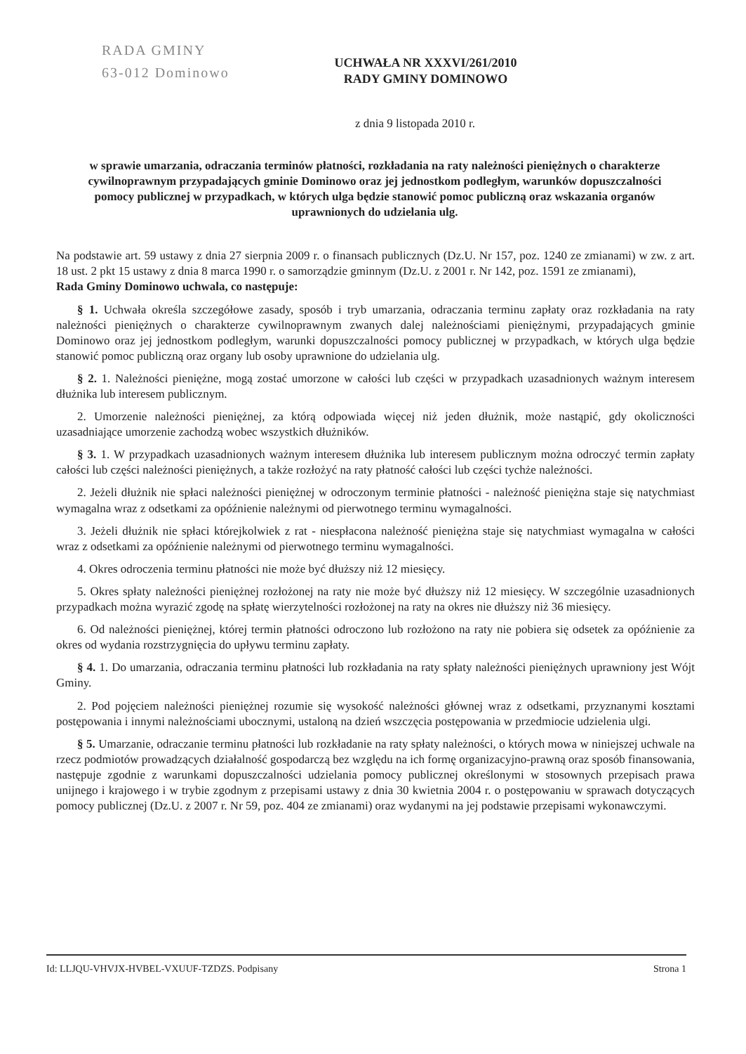RADA GMINY
63-012 Dominowo
UCHWAŁA NR XXXVI/261/2010
RADY GMINY DOMINOWO
z dnia 9 listopada 2010 r.
w sprawie umarzania, odraczania terminów płatności, rozkładania na raty należności pieniężnych o charakterze cywilnoprawnym przypadających gminie Dominowo oraz jej jednostkom podległym, warunków dopuszczalności pomocy publicznej w przypadkach, w których ulga będzie stanowić pomoc publiczną oraz wskazania organów uprawnionych do udzielania ulg.
Na podstawie art. 59 ustawy z dnia 27 sierpnia 2009 r. o finansach publicznych (Dz.U. Nr 157, poz. 1240 ze zmianami) w zw. z art. 18 ust. 2 pkt 15 ustawy z dnia 8 marca 1990 r. o samorządzie gminnym (Dz.U. z 2001 r. Nr 142, poz. 1591 ze zmianami),
Rada Gminy Dominowo uchwala, co następuje:
§ 1. Uchwała określa szczegółowe zasady, sposób i tryb umarzania, odraczania terminu zapłaty oraz rozkładania na raty należności pieniężnych o charakterze cywilnoprawnym zwanych dalej należnościami pieniężnymi, przypadających gminie Dominowo oraz jej jednostkom podległym, warunki dopuszczalności pomocy publicznej w przypadkach, w których ulga będzie stanowić pomoc publiczną oraz organy lub osoby uprawnione do udzielania ulg.
§ 2. 1. Należności pieniężne, mogą zostać umorzone w całości lub części w przypadkach uzasadnionych ważnym interesem dłużnika lub interesem publicznym.
2. Umorzenie należności pieniężnej, za którą odpowiada więcej niż jeden dłużnik, może nastąpić, gdy okoliczności uzasadniające umorzenie zachodzą wobec wszystkich dłużników.
§ 3. 1. W przypadkach uzasadnionych ważnym interesem dłużnika lub interesem publicznym można odroczyć termin zapłaty całości lub części należności pieniężnych, a także rozłożyć na raty płatność całości lub części tychże należności.
2. Jeżeli dłużnik nie spłaci należności pieniężnej w odroczonym terminie płatności - należność pieniężna staje się natychmiast wymagalna wraz z odsetkami za opóźnienie należnymi od pierwotnego terminu wymagalności.
3. Jeżeli dłużnik nie spłaci którejkolwiek z rat - niespłacona należność pieniężna staje się natychmiast wymagalna w całości wraz z odsetkami za opóźnienie należnymi od pierwotnego terminu wymagalności.
4. Okres odroczenia terminu płatności nie może być dłuższy niż 12 miesięcy.
5. Okres spłaty należności pieniężnej rozłożonej na raty nie może być dłuższy niż 12 miesięcy. W szczególnie uzasadnionych przypadkach można wyrazić zgodę na spłatę wierzytelności rozłożonej na raty na okres nie dłuższy niż 36 miesięcy.
6. Od należności pieniężnej, której termin płatności odroczono lub rozłożono na raty nie pobiera się odsetek za opóźnienie za okres od wydania rozstrzygnięcia do upływu terminu zapłaty.
§ 4. 1. Do umarzania, odraczania terminu płatności lub rozkładania na raty spłaty należności pieniężnych uprawniony jest Wójt Gminy.
2. Pod pojęciem należności pieniężnej rozumie się wysokość należności głównej wraz z odsetkami, przyznanymi kosztami postępowania i innymi należnościami ubocznymi, ustaloną na dzień wszczęcia postępowania w przedmiocie udzielenia ulgi.
§ 5. Umarzanie, odraczanie terminu płatności lub rozkładanie na raty spłaty należności, o których mowa w niniejszej uchwale na rzecz podmiotów prowadzących działalność gospodarczą bez względu na ich formę organizacyjno-prawną oraz sposób finansowania, następuje zgodnie z warunkami dopuszczalności udzielania pomocy publicznej określonymi w stosownych przepisach prawa unijnego i krajowego i w trybie zgodnym z przepisami ustawy z dnia 30 kwietnia 2004 r. o postępowaniu w sprawach dotyczących pomocy publicznej (Dz.U. z 2007 r. Nr 59, poz. 404 ze zmianami) oraz wydanymi na jej podstawie przepisami wykonawczymi.
Id: LLJQU-VHVJX-HVBEL-VXUUF-TZDZS. Podpisany Strona 1